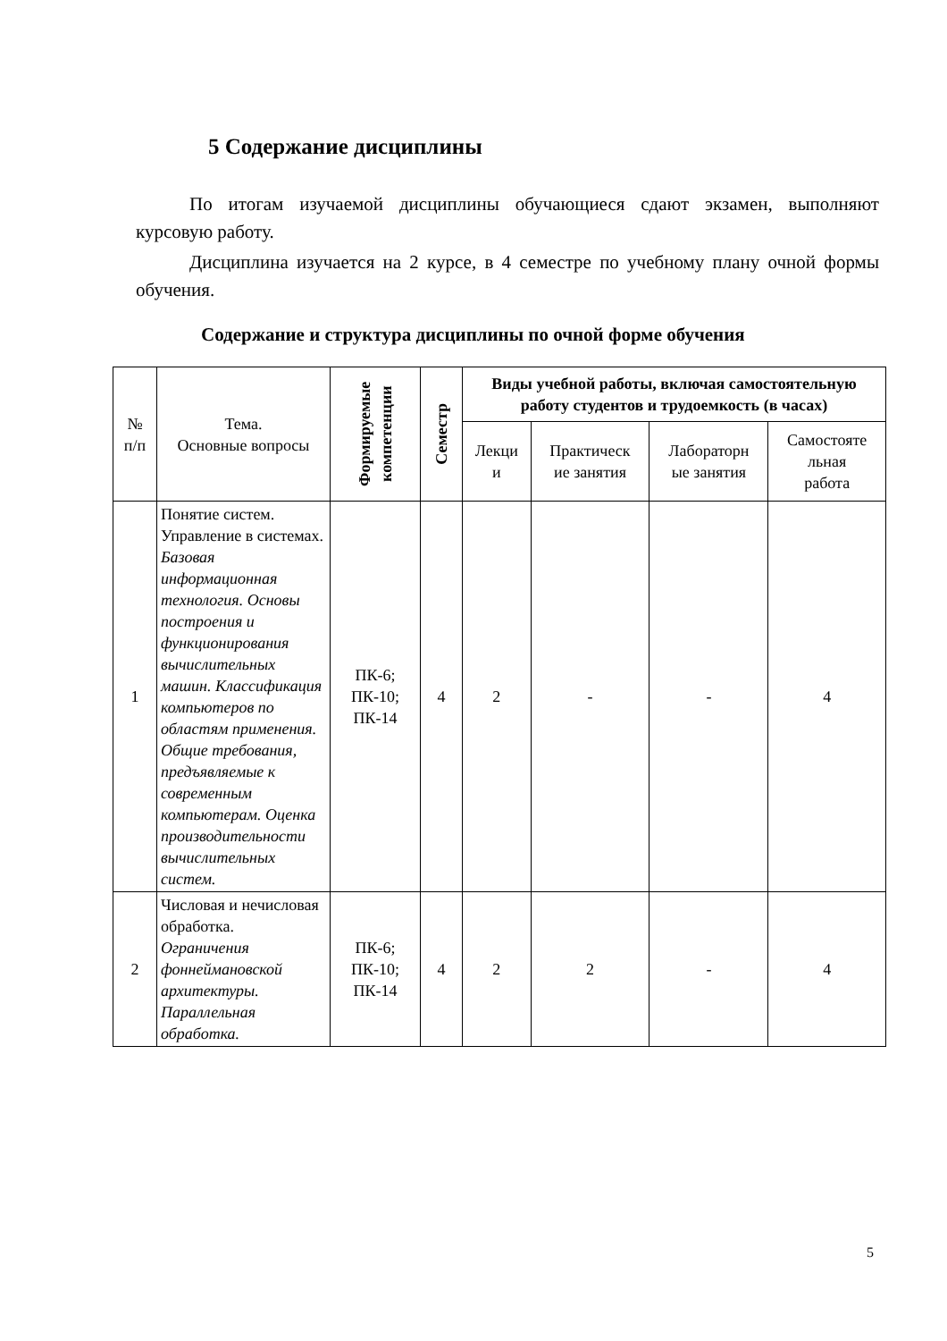5 Содержание дисциплины
По итогам изучаемой дисциплины обучающиеся сдают экзамен, выполняют курсовую работу.
Дисциплина изучается на 2 курсе, в 4 семестре по учебному плану очной формы обучения.
Содержание и структура дисциплины по очной форме обучения
| № п/п | Тема. Основные вопросы | Формируемые компетенции | Семестр | Виды учебной работы, включая самостоятельную работу студентов и трудоемкость (в часах) | | | |
| --- | --- | --- | --- | --- | --- | --- | --- |
| | | | | Лекци и | Практическ ие занятия | Лабораторн ые занятия | Самостояте льная работа |
| 1 | Понятие систем. Управление в системах. Базовая информационная технология. Основы построения и функционирования вычислительных машин. Классификация компьютеров по областям применения. Общие требования, предъявляемые к современным компьютерам. Оценка производительности вычислительных систем. | ПК-6; ПК-10; ПК-14 | 4 | 2 | - | - | 4 |
| 2 | Числовая и нечисловая обработка. Ограничения фоннеймановской архитектуры. Параллельная обработка. | ПК-6; ПК-10; ПК-14 | 4 | 2 | 2 | - | 4 |
5